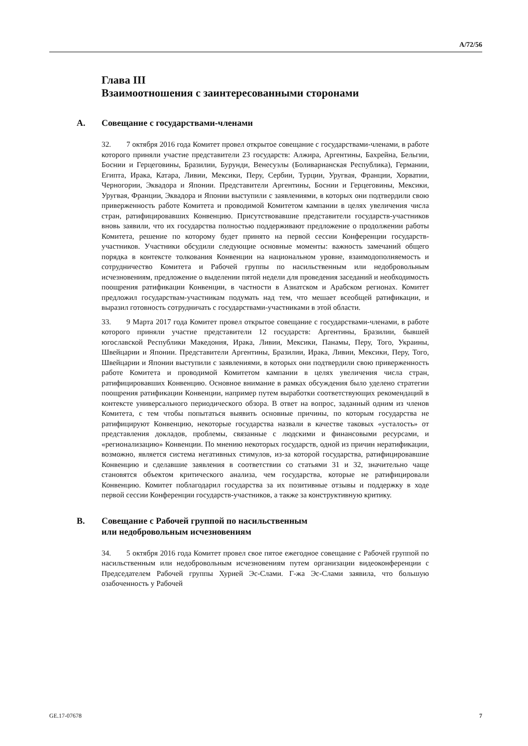A/72/56
Глава III
Взаимоотношения с заинтересованными сторонами
A. Совещание с государствами-членами
32. 7 октября 2016 года Комитет провел открытое совещание с государствами-членами, в работе которого приняли участие представители 23 государств: Алжира, Аргентины, Бахрейна, Бельгии, Боснии и Герцеговины, Бразилии, Бурунди, Венесуэлы (Боливарианская Республика), Германии, Египта, Ирака, Катара, Ливии, Мексики, Перу, Сербии, Турции, Уругвая, Франции, Хорватии, Черногории, Эквадора и Японии. Представители Аргентины, Боснии и Герцеговины, Мексики, Уругвая, Франции, Эквадора и Японии выступили с заявлениями, в которых они подтвердили свою приверженность работе Комитета и проводимой Комитетом кампании в целях увеличения числа стран, ратифицировавших Конвенцию. Присутствовавшие представители государств-участников вновь заявили, что их государства полностью поддерживают предложение о продолжении работы Комитета, решение по которому будет принято на первой сессии Конференции государств-участников. Участники обсудили следующие основные моменты: важность замечаний общего порядка в контексте толкования Конвенции на национальном уровне, взаимодополняемость и сотрудничество Комитета и Рабочей группы по насильственным или недобровольным исчезновениям, предложение о выделении пятой недели для проведения заседаний и необходимость поощрения ратификации Конвенции, в частности в Азиатском и Арабском регионах. Комитет предложил государствам-участникам подумать над тем, что мешает всеобщей ратификации, и выразил готовность сотрудничать с государствами-участниками в этой области.
33. 9 Марта 2017 года Комитет провел открытое совещание с государствами-членами, в работе которого приняли участие представители 12 государств: Аргентины, Бразилии, бывшей югославской Республики Македония, Ирака, Ливии, Мексики, Панамы, Перу, Того, Украины, Швейцарии и Японии. Представители Аргентины, Бразилии, Ирака, Ливии, Мексики, Перу, Того, Швейцарии и Японии выступили с заявлениями, в которых они подтвердили свою приверженность работе Комитета и проводимой Комитетом кампании в целях увеличения числа стран, ратифицировавших Конвенцию. Основное внимание в рамках обсуждения было уделено стратегии поощрения ратификации Конвенции, например путем выработки соответствующих рекомендаций в контексте универсального периодического обзора. В ответ на вопрос, заданный одним из членов Комитета, с тем чтобы попытаться выявить основные причины, по которым государства не ратифицируют Конвенцию, некоторые государства назвали в качестве таковых «усталость» от представления докладов, проблемы, связанные с людскими и финансовыми ресурсами, и «регионализацию» Конвенции. По мнению некоторых государств, одной из причин нератификации, возможно, является система негативных стимулов, из-за которой государства, ратифицировавшие Конвенцию и сделавшие заявления в соответствии со статьями 31 и 32, значительно чаще становятся объектом критического анализа, чем государства, которые не ратифицировали Конвенцию. Комитет поблагодарил государства за их позитивные отзывы и поддержку в ходе первой сессии Конференции государств-участников, а также за конструктивную критику.
B. Совещание с Рабочей группой по насильственным
или недобровольным исчезновениям
34. 5 октября 2016 года Комитет провел свое пятое ежегодное совещание с Рабочей группой по насильственным или недобровольным исчезновениям путем организации видеоконференции с Председателем Рабочей группы Хурией Эс-Слами. Г-жа Эс-Слами заявила, что большую озабоченность у Рабочей
GE.17-07678 7